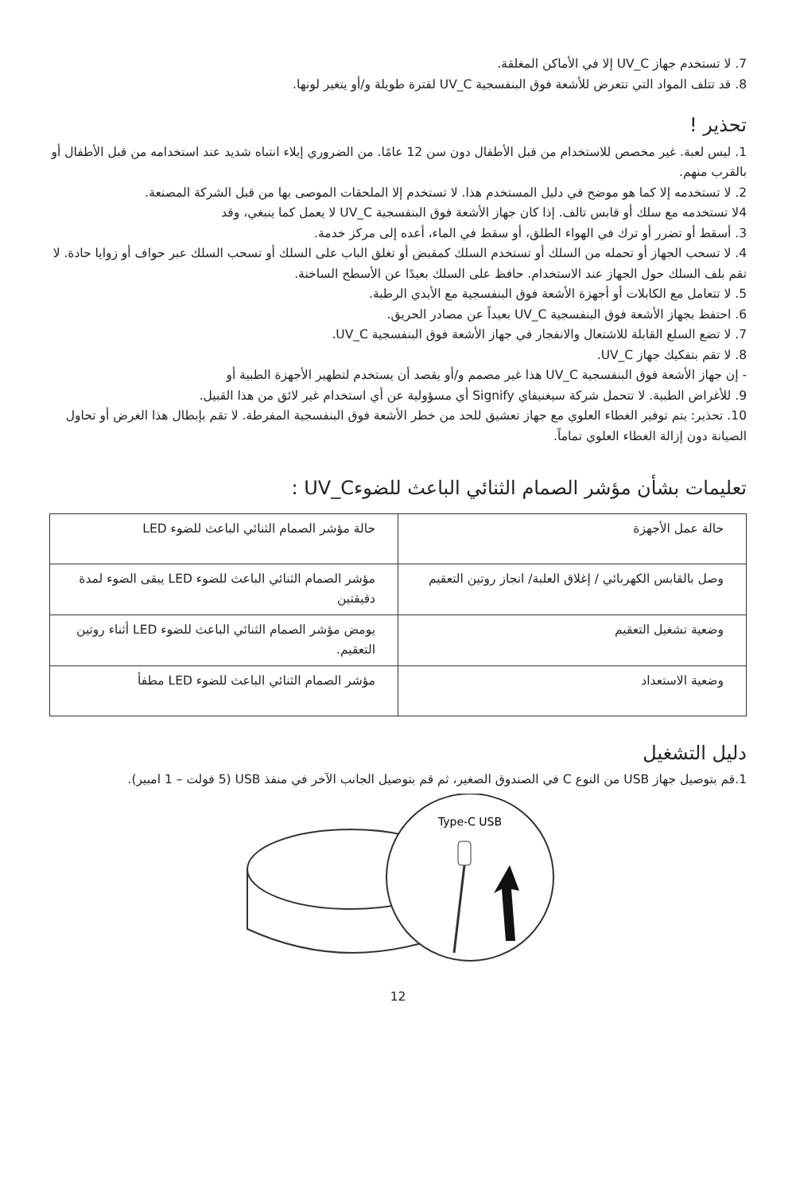7. لا تستخدم جهاز UV_C إلا في الأماكن المغلقة.
8. قد تتلف المواد التي تتعرض للأشعة فوق البنفسجية UV_C لفترة طويلة و/أو يتغير لونها.
تحذير !
1. ليس لعبة. غير مخصص للاستخدام من قبل الأطفال دون سن 12 عامًا. من الضروري إيلاء انتباه شديد عند استخدامه من قبل الأطفال أو بالقرب منهم.
2. لا تستخدمه إلا كما هو موضح في دليل المستخدم هذا. لا تستخدم إلا الملحقات الموصى بها من قبل الشركة المصنعة.
4لا تستخدمه مع سلك أو قابس تالف. إذا كان جهاز الأشعة فوق البنفسجية UV_C لا يعمل كما ينبغي، وقد
3. أسقط أو تضرر أو ترك في الهواء الطلق، أو سقط في الماء، أعده إلى مركز خدمة.
4. لا تسحب الجهاز أو تحمله من السلك أو تستخدم السلك كمقبض أو تغلق الباب على السلك أو تسحب السلك عبر حواف أو زوايا حادة. لا تقم بلف السلك حول الجهاز عند الاستخدام. حافظ على السلك بعيدًا عن الأسطح الساخنة.
5. لا تتعامل مع الكابلات أو أجهزة الأشعة فوق البنفسجية مع الأيدي الرطبة.
6. احتفظ بجهاز الأشعة فوق البنفسجية UV_C بعيداً عن مصادر الحريق.
7. لا تضع السلع القابلة للاشتعال والانفجار في جهاز الأشعة فوق البنفسجية UV_C.
8. لا تقم بتفكيك جهاز UV_C.
- إن جهاز الأشعة فوق البنفسجية UV_C هذا غير مصمم و/أو يقصد أن يستخدم لتطهير الأجهزة الطبية أو
9. للأغراض الطبية. لا تتحمل شركة سيغنيفاي Signify أي مسؤولية عن أي استخدام غير لائق من هذا القبيل.
10. تحذير: يتم توفير الغطاء العلوي مع جهاز تعشيق للحد من خطر الأشعة فوق البنفسجية المفرطة. لا تقم بإبطال هذا الغرض أو تحاول الصيانة دون إزالة الغطاء العلوي تماماً.
تعليمات بشأن مؤشر الصمام الثنائي الباعث للضوءUV_C :
| حالة عمل الأجهزة | حالة مؤشر الصمام الثنائي الباعث للضوء LED |
| وصل بالقابس الكهربائي / إغلاق العلبة/ انجاز روتين التعقيم | مؤشر الصمام الثنائي الباعث للضوء LED يبقى الضوء لمدة دقيقتين |
| وضعية تشغيل التعقيم | يومض مؤشر الصمام الثنائي الباعث للضوء LED أثناء روتين التعقيم. |
| وضعية الاستعداد | مؤشر الصمام الثنائي الباعث للضوء LED مطفأ |
دليل التشغيل
1.قم بتوصيل جهاز USB من النوع C في الصندوق الصغير، ثم قم بتوصيل الجانب الآخر في منفذ USB (5 فولت – 1 امبير).
Type-C USB
12